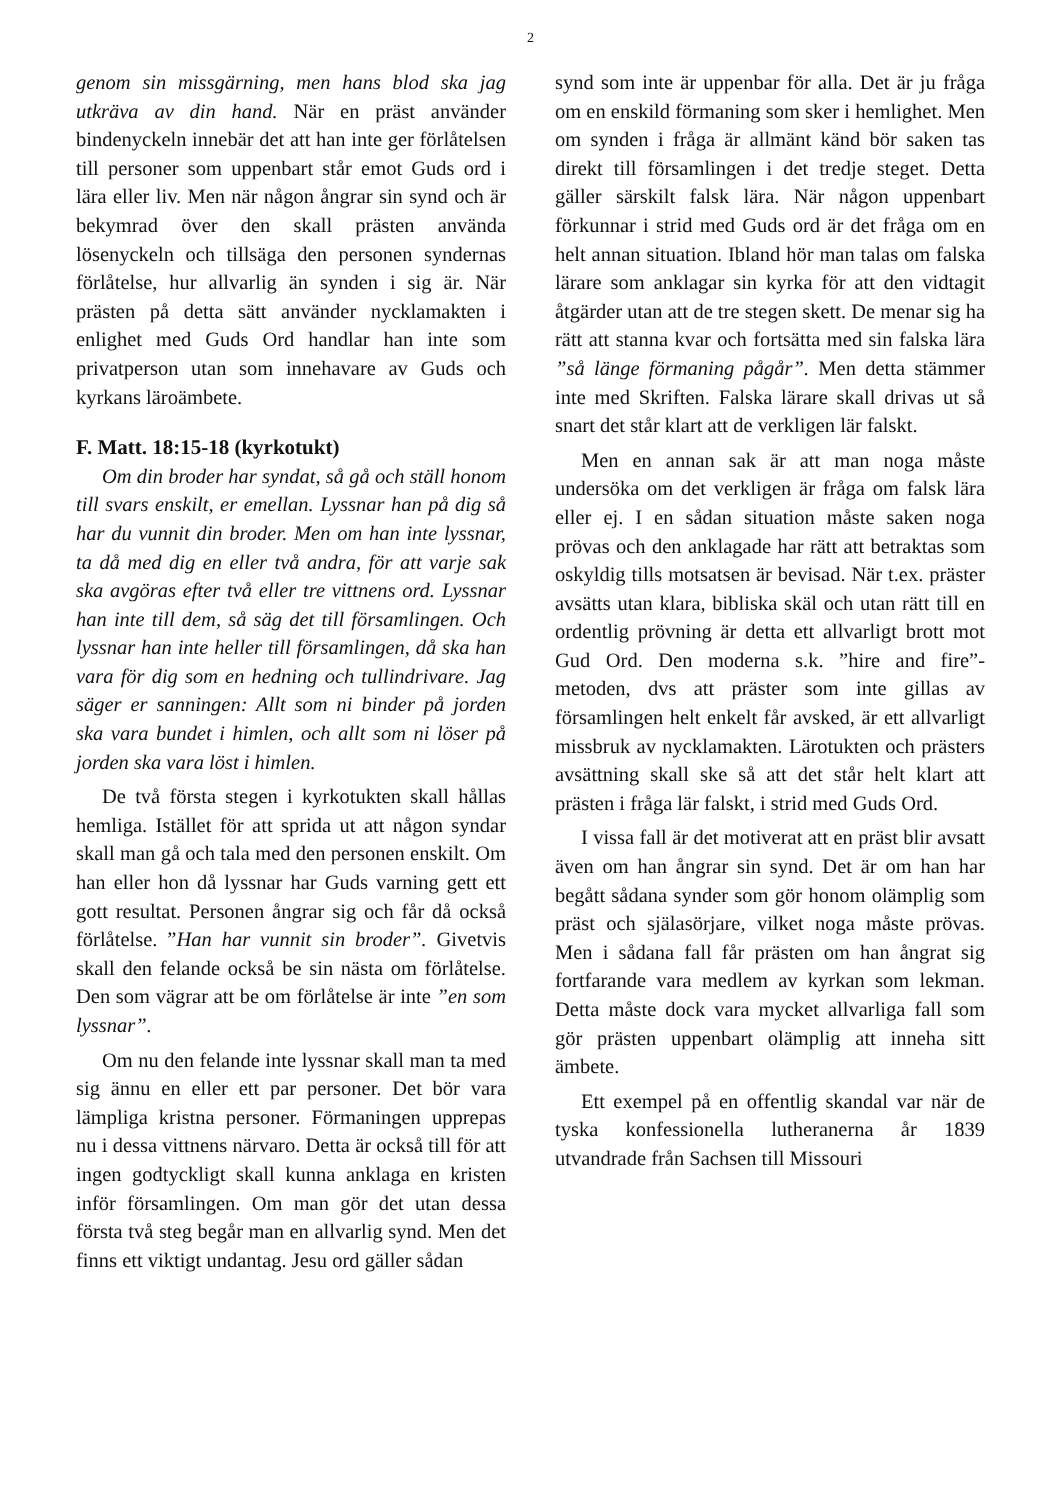2
genom sin missgärning, men hans blod ska jag utkräva av din hand. När en präst använder bindenyckeln innebär det att han inte ger förlåtelsen till personer som uppenbart står emot Guds ord i lära eller liv. Men när någon ångrar sin synd och är bekymrad över den skall prästen använda lösenyckeln och tillsäga den personen syndernas förlåtelse, hur allvarlig än synden i sig är. När prästen på detta sätt använder nycklamakten i enlighet med Guds Ord handlar han inte som privatperson utan som innehavare av Guds och kyrkans läroämbete.
F. Matt. 18:15-18 (kyrkotukt)
Om din broder har syndat, så gå och ställ honom till svars enskilt, er emellan. Lyssnar han på dig så har du vunnit din broder. Men om han inte lyssnar, ta då med dig en eller två andra, för att varje sak ska avgöras efter två eller tre vittnens ord. Lyssnar han inte till dem, så säg det till församlingen. Och lyssnar han inte heller till församlingen, då ska han vara för dig som en hedning och tullindrivare. Jag säger er sanningen: Allt som ni binder på jorden ska vara bundet i himlen, och allt som ni löser på jorden ska vara löst i himlen.
De två första stegen i kyrkotukten skall hållas hemliga. Istället för att sprida ut att någon syndar skall man gå och tala med den personen enskilt. Om han eller hon då lyssnar har Guds varning gett ett gott resultat. Personen ångrar sig och får då också förlåtelse. ”Han har vunnit sin broder”. Givetvis skall den felande också be sin nästa om förlåtelse. Den som vägrar att be om förlåtelse är inte ”en som lyssnar”.
Om nu den felande inte lyssnar skall man ta med sig ännu en eller ett par personer. Det bör vara lämpliga kristna personer. Förmaningen upprepas nu i dessa vittnens närvaro. Detta är också till för att ingen godtyckligt skall kunna anklaga en kristen inför församlingen. Om man gör det utan dessa första två steg begår man en allvarlig synd. Men det finns ett viktigt undantag. Jesu ord gäller sådan
synd som inte är uppenbar för alla. Det är ju fråga om en enskild förmaning som sker i hemlighet. Men om synden i fråga är allmänt känd bör saken tas direkt till församlingen i det tredje steget. Detta gäller särskilt falsk lära. När någon uppenbart förkunnar i strid med Guds ord är det fråga om en helt annan situation. Ibland hör man talas om falska lärare som anklagar sin kyrka för att den vidtagit åtgärder utan att de tre stegen skett. De menar sig ha rätt att stanna kvar och fortsätta med sin falska lära ”så länge förmaning pågår”. Men detta stämmer inte med Skriften. Falska lärare skall drivas ut så snart det står klart att de verkligen lär falskt.
Men en annan sak är att man noga måste undersöka om det verkligen är fråga om falsk lära eller ej. I en sådan situation måste saken noga prövas och den anklagade har rätt att betraktas som oskyldig tills motsatsen är bevisad. När t.ex. präster avsätts utan klara, bibliska skäl och utan rätt till en ordentlig prövning är detta ett allvarligt brott mot Gud Ord. Den moderna s.k. ”hire and fire”-metoden, dvs att präster som inte gillas av församlingen helt enkelt får avsked, är ett allvarligt missbruk av nycklamakten. Lärotukten och prästers avsättning skall ske så att det står helt klart att prästen i fråga lär falskt, i strid med Guds Ord.
I vissa fall är det motiverat att en präst blir avsatt även om han ångrar sin synd. Det är om han har begått sådana synder som gör honom olämplig som präst och själasörjare, vilket noga måste prövas. Men i sådana fall får prästen om han ångrat sig fortfarande vara medlem av kyrkan som lekman. Detta måste dock vara mycket allvarliga fall som gör prästen uppenbart olämplig att inneha sitt ämbete.
Ett exempel på en offentlig skandal var när de tyska konfessionella lutheranerna år 1839 utvandrade från Sachsen till Missouri